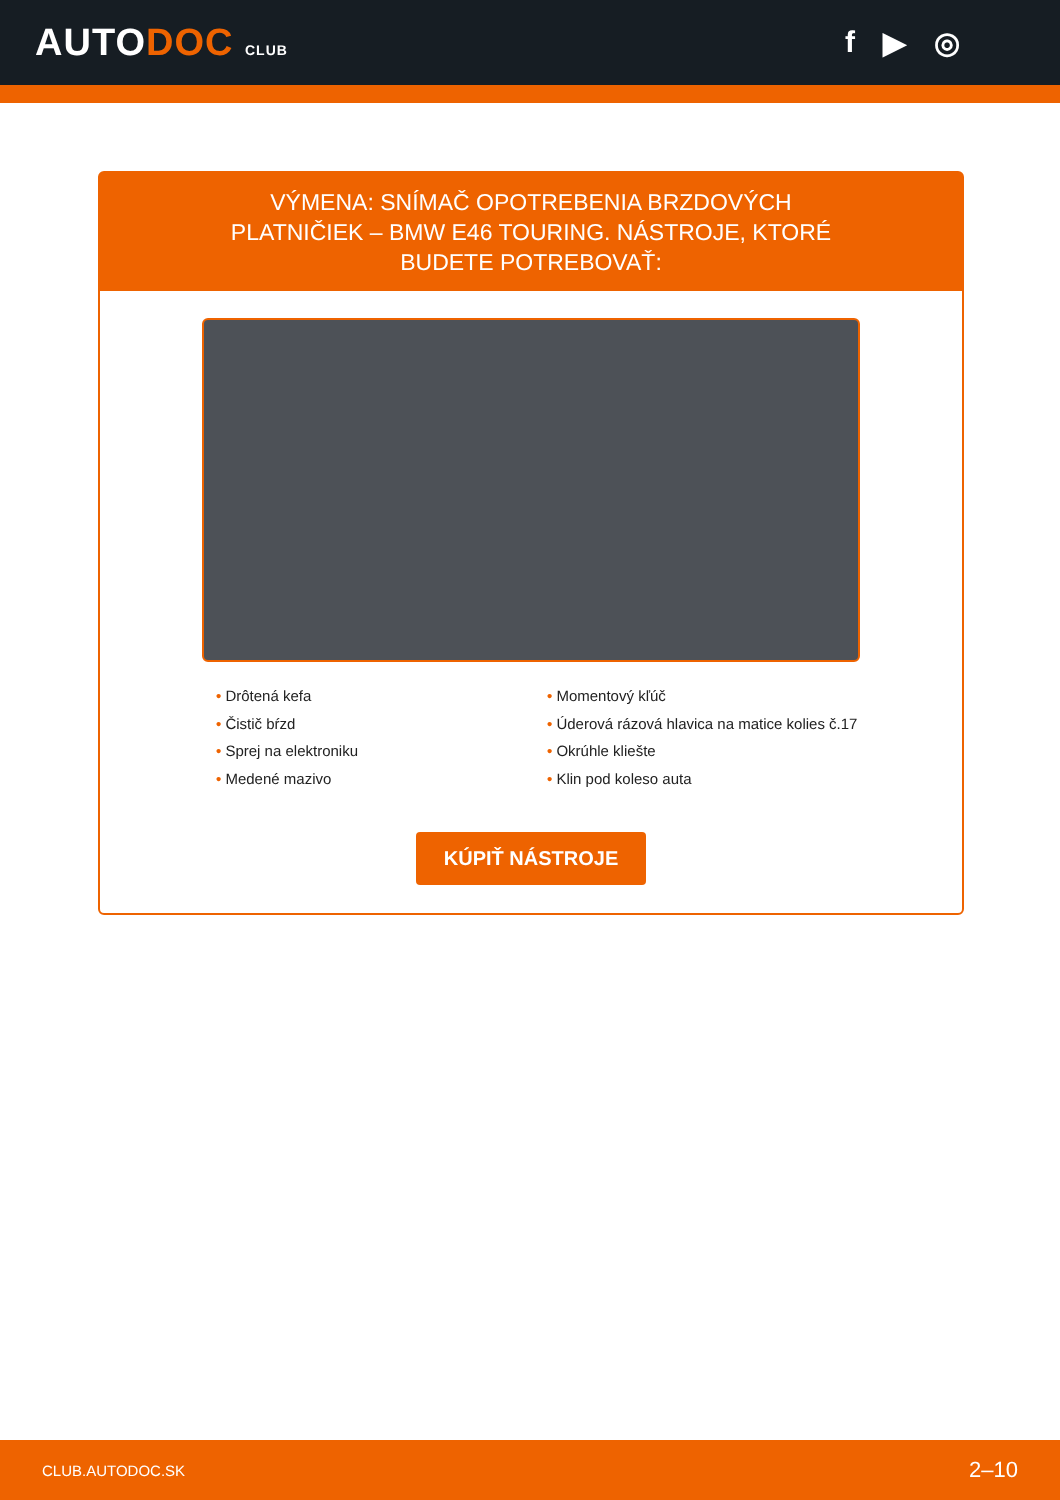AUTODOC CLUB
f ▶ ◎
VÝMENA: SNÍMAČ OPOTREBENIA BRZDOVÝCH PLATNIČIEK – BMW E46 TOURING. NÁSTROJE, KTORÉ BUDETE POTREBOVAŤ:
• Drôtená kefa
• Čistič bŕzd
• Sprej na elektroniku
• Medené mazivo
• Momentový kľúč
• Úderová rázová hlavica na matice kolies č.17
• Okrúhle kliešte
• Klin pod koleso auta
KÚPIŤ NÁSTROJE
CLUB.AUTODOC.SK 2–10